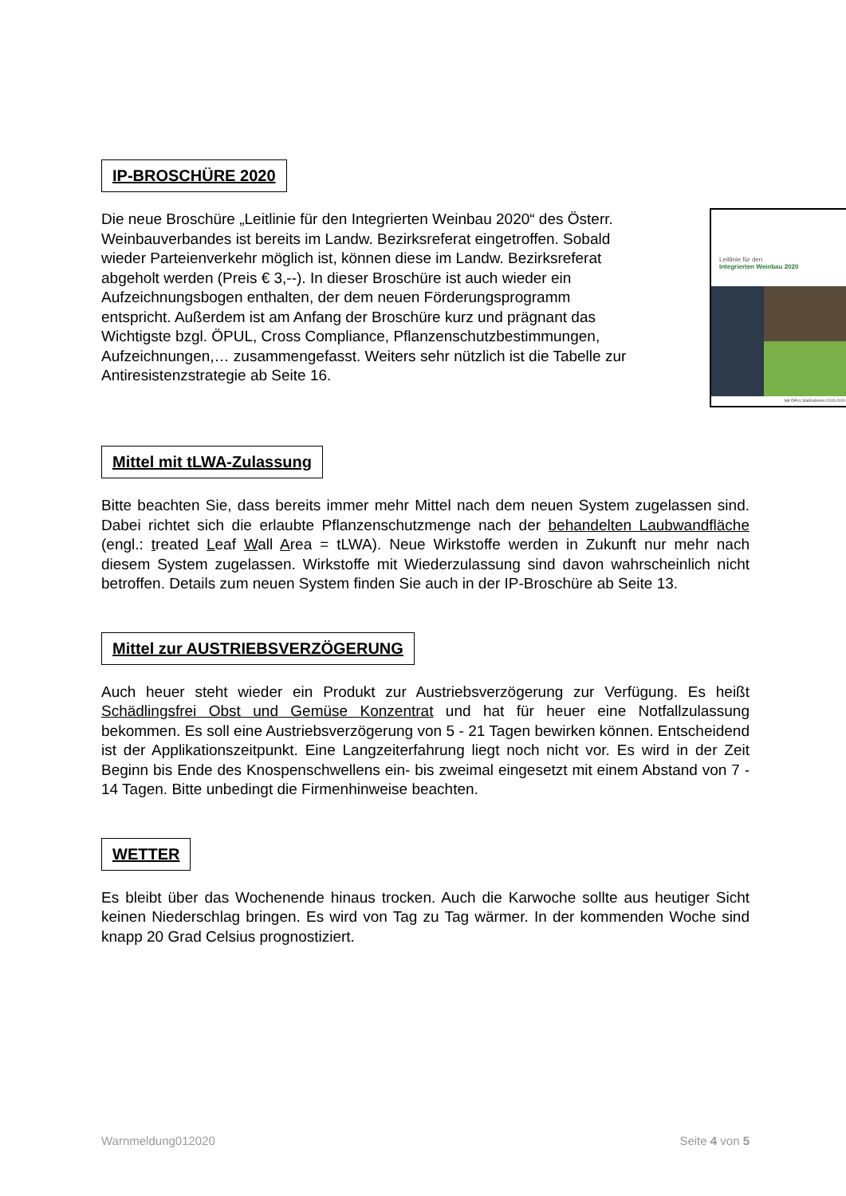IP-BROSCHÜRE 2020
Die neue Broschüre „Leitlinie für den Integrierten Weinbau 2020“ des Österr. Weinbauverbandes ist bereits im Landw. Bezirksreferat eingetroffen. Sobald wieder Parteienverkehr möglich ist, können diese im Landw. Bezirksreferat abgeholt werden (Preis € 3,--). In dieser Broschüre ist auch wieder ein Aufzeichnungsbogen enthalten, der dem neuen Förderungsprogramm entspricht. Außerdem ist am Anfang der Broschüre kurz und prägnant das Wichtigste bzgl. ÖPUL, Cross Compliance, Pflanzenschutzbestimmungen, Aufzeichnungen,… zusammengefasst. Weiters sehr nützlich ist die Tabelle zur Antiresistenzstrategie ab Seite 16.
Leitlinie für den
Integrierten Weinbau 2020
Mit ÖPUL Maßnahmen 2015-2020
Mittel mit tLWA-Zulassung
Bitte beachten Sie, dass bereits immer mehr Mittel nach dem neuen System zugelassen sind. Dabei richtet sich die erlaubte Pflanzenschutzmenge nach der behandelten Laubwandfläche (engl.: treated Leaf Wall Area = tLWA). Neue Wirkstoffe werden in Zukunft nur mehr nach diesem System zugelassen. Wirkstoffe mit Wiederzulassung sind davon wahrscheinlich nicht betroffen. Details zum neuen System finden Sie auch in der IP-Broschüre ab Seite 13.
Mittel zur AUSTRIEBSVERZÖGERUNG
Auch heuer steht wieder ein Produkt zur Austriebsverzögerung zur Verfügung. Es heißt Schädlingsfrei Obst und Gemüse Konzentrat und hat für heuer eine Notfallzulassung bekommen. Es soll eine Austriebsverzögerung von 5 - 21 Tagen bewirken können. Entscheidend ist der Applikationszeitpunkt. Eine Langzeiterfahrung liegt noch nicht vor. Es wird in der Zeit Beginn bis Ende des Knospenschwellens ein- bis zweimal eingesetzt mit einem Abstand von 7 - 14 Tagen. Bitte unbedingt die Firmenhinweise beachten.
WETTER
Es bleibt über das Wochenende hinaus trocken. Auch die Karwoche sollte aus heutiger Sicht keinen Niederschlag bringen. Es wird von Tag zu Tag wärmer. In der kommenden Woche sind knapp 20 Grad Celsius prognostiziert.
Warnmeldung012020 Seite 4 von 5